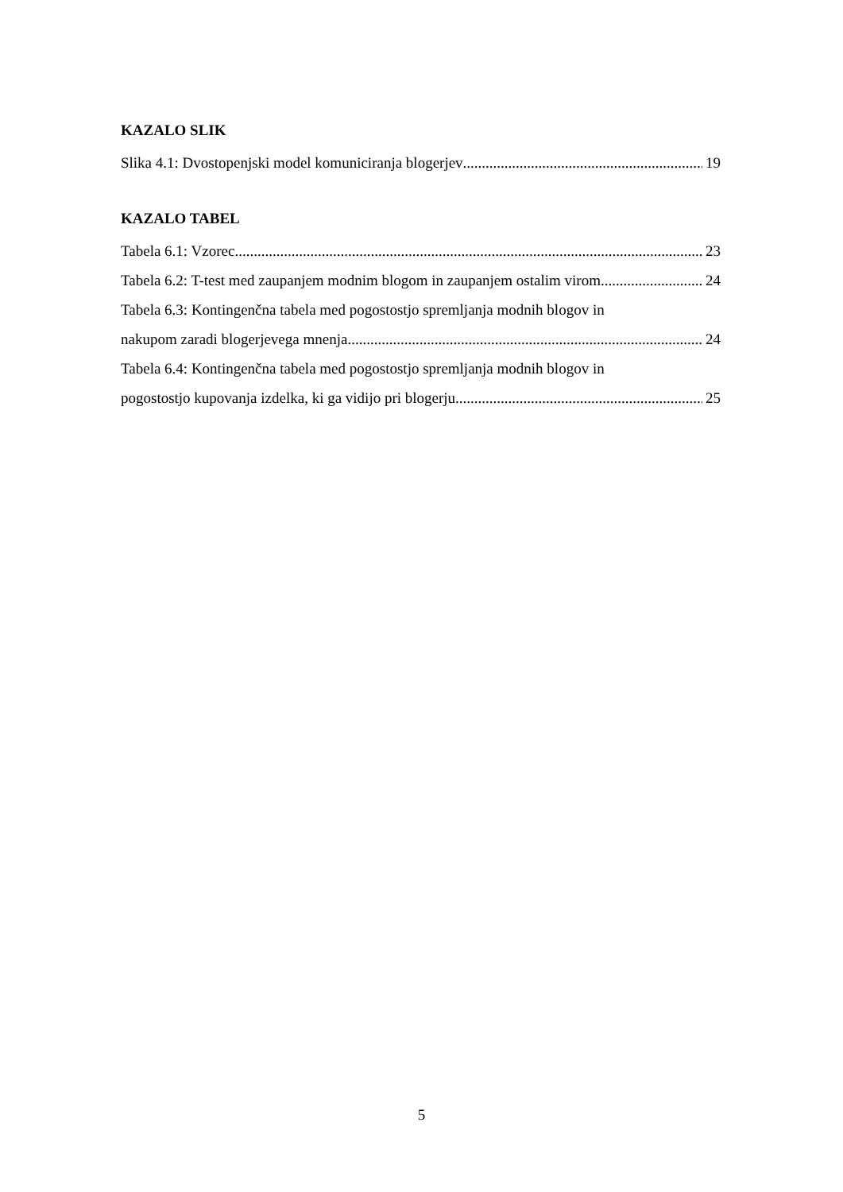KAZALO SLIK
Slika 4.1: Dvostopenjski model komuniciranja blogerjev 19
KAZALO TABEL
Tabela 6.1: Vzorec 23
Tabela 6.2: T-test med zaupanjem modnim blogom in zaupanjem ostalim virom 24
Tabela 6.3: Kontingenčna tabela med pogostostjo spremljanja modnih blogov in
nakupom zaradi blogerjevega mnenja 24
Tabela 6.4: Kontingenčna tabela med pogostostjo spremljanja modnih blogov in
pogostostjo kupovanja izdelka, ki ga vidijo pri blogerju 25
5